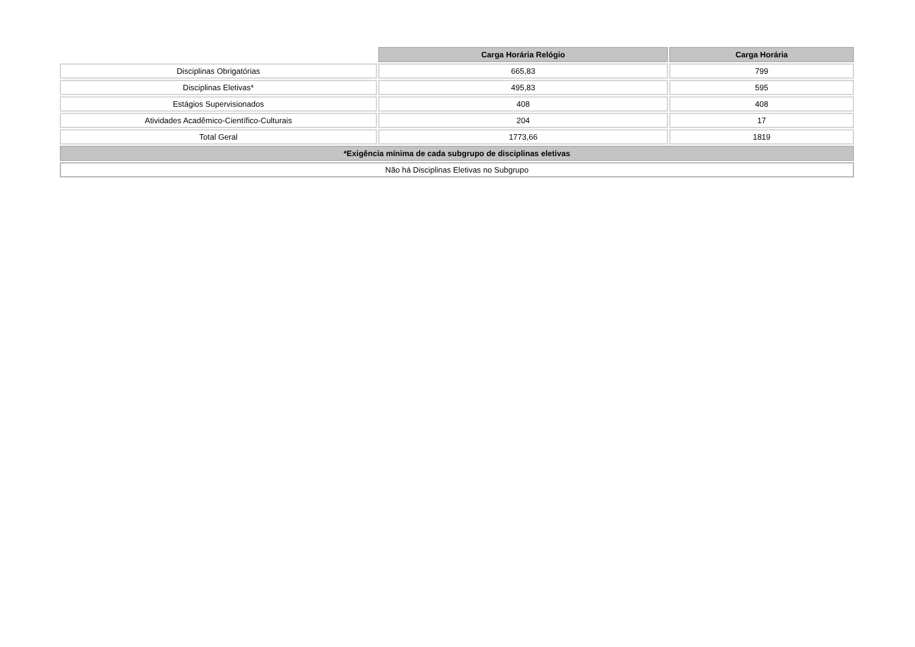| | Carga Horária Relógio | Carga Horária |
| Disciplinas Obrigatórias | 665,83 | 799 |
| Disciplinas Eletivas* | 495,83 | 595 |
| Estágios Supervisionados | 408 | 408 |
| Atividades Acadêmico-Científico-Culturais | 204 | 17 |
| Total Geral | 1773,66 | 1819 |
| *Exigência mínima de cada subgrupo de disciplinas eletivas | | |
| Não há Disciplinas Eletivas no Subgrupo | | |